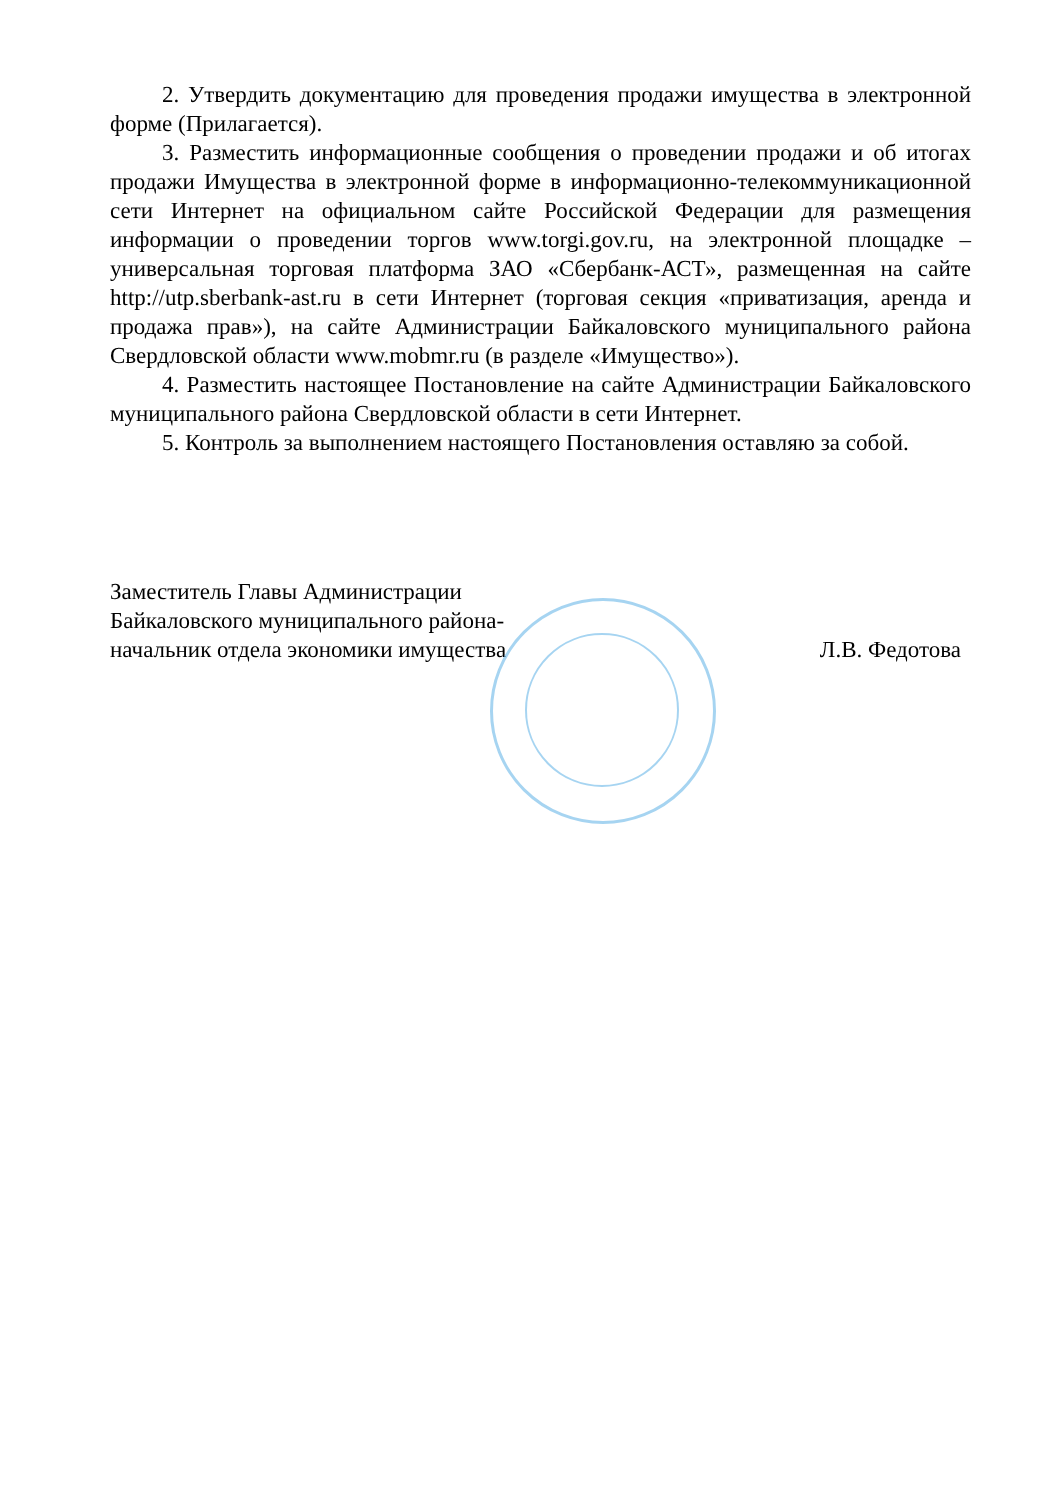2. Утвердить документацию для проведения продажи имущества в электронной форме (Прилагается).
3. Разместить информационные сообщения о проведении продажи и об итогах продажи Имущества в электронной форме в информационно-телекоммуникационной сети Интернет на официальном сайте Российской Федерации для размещения информации о проведении торгов www.torgi.gov.ru, на электронной площадке – универсальная торговая платформа ЗАО «Сбербанк-АСТ», размещенная на сайте http://utp.sberbank-ast.ru в сети Интернет (торговая секция «приватизация, аренда и продажа прав»), на сайте Администрации Байкаловского муниципального района Свердловской области www.mobmr.ru (в разделе «Имущество»).
4. Разместить настоящее Постановление на сайте Администрации Байкаловского муниципального района Свердловской области в сети Интернет.
5. Контроль за выполнением настоящего Постановления оставляю за собой.
Заместитель Главы Администрации
Байкаловского муниципального района-
начальник отдела экономики имущества
Л.В. Федотова